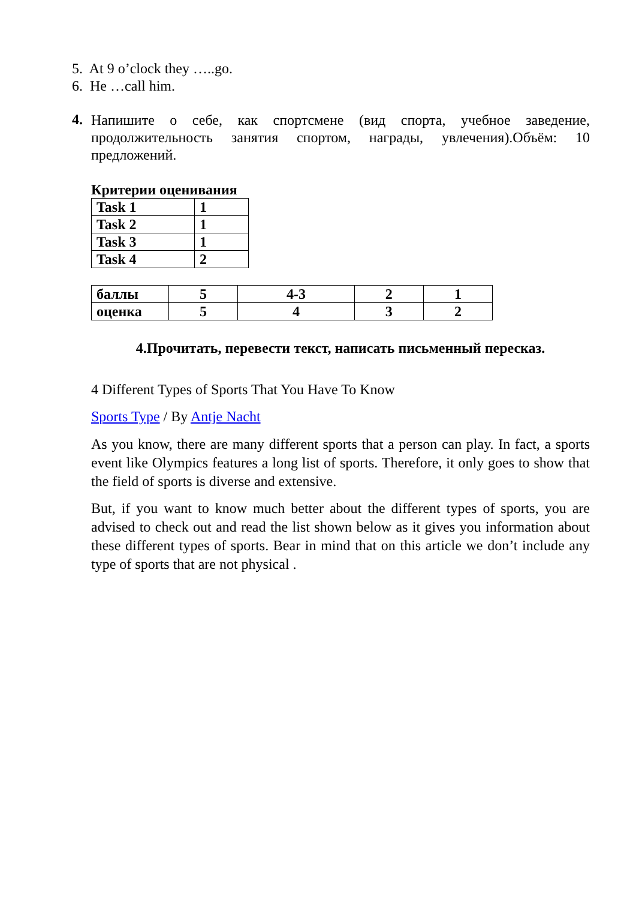5. At 9 o’clock they …..go.
6. He …call him.
4.
Напишите о себе, как спортсмене (вид спорта, учебное заведение, продолжительность занятия спортом, награды, увлечения).Объём: 10 предложений.
Критерии оценивания
| Task 1 | 1 |
| Task 2 | 1 |
| Task 3 | 1 |
| Task 4 | 2 |
| баллы | 5 | 4-3 | 2 | 1 |
| оценка | 5 | 4 | 3 | 2 |
4.Прочитать, перевести текст, написать письменный пересказ.
4 Different Types of Sports That You Have To Know
Sports Type / By Antje Nacht
As you know, there are many different sports that a person can play. In fact, a sports event like Olympics features a long list of sports. Therefore, it only goes to show that the field of sports is diverse and extensive.
But, if you want to know much better about the different types of sports, you are advised to check out and read the list shown below as it gives you information about these different types of sports. Bear in mind that on this article we don’t include any type of sports that are not physical .